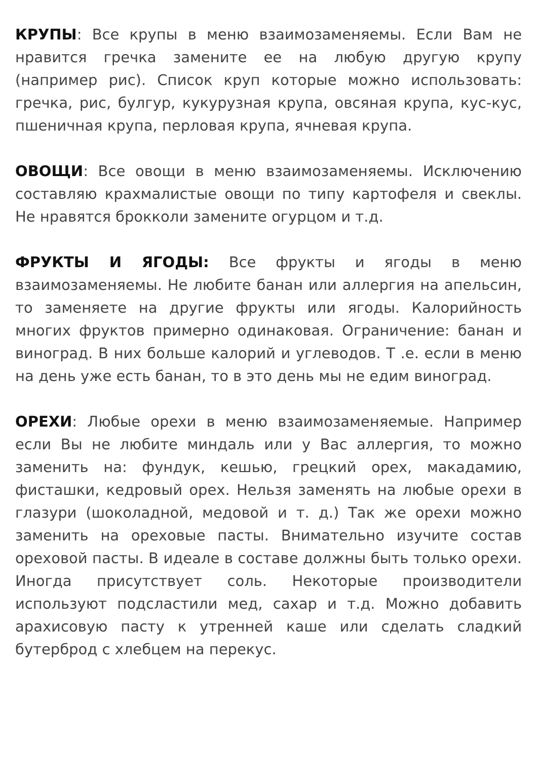КРУПЫ: Все крупы в меню взаимозаменяемы. Если Вам не нравится гречка замените ее на любую другую крупу (например рис). Список круп которые можно использовать: гречка, рис, булгур, кукурузная крупа, овсяная крупа, кус-кус, пшеничная крупа, перловая крупа, ячневая крупа.
ОВОЩИ: Все овощи в меню взаимозаменяемы. Исключению составляю крахмалистые овощи по типу картофеля и свеклы. Не нравятся брокколи замените огурцом и т.д.
ФРУКТЫ И ЯГОДЫ: Все фрукты и ягоды в меню взаимозаменяемы. Не любите банан или аллергия на апельсин, то заменяете на другие фрукты или ягоды. Калорийность многих фруктов примерно одинаковая. Ограничение: банан и виноград. В них больше калорий и углеводов. Т .е. если в меню на день уже есть банан, то в это день мы не едим виноград.
ОРЕХИ: Любые орехи в меню взаимозаменяемые. Например если Вы не любите миндаль или у Вас аллергия, то можно заменить на: фундук, кешью, грецкий орех, макадамию, фисташки, кедровый орех. Нельзя заменять на любые орехи в глазури (шоколадной, медовой и т. д.) Так же орехи можно заменить на ореховые пасты. Внимательно изучите состав ореховой пасты. В идеале в составе должны быть только орехи. Иногда присутствует соль. Некоторые производители используют подсластили мед, сахар и т.д. Можно добавить арахисовую пасту к утренней каше или сделать сладкий бутерброд с хлебцем на перекус.